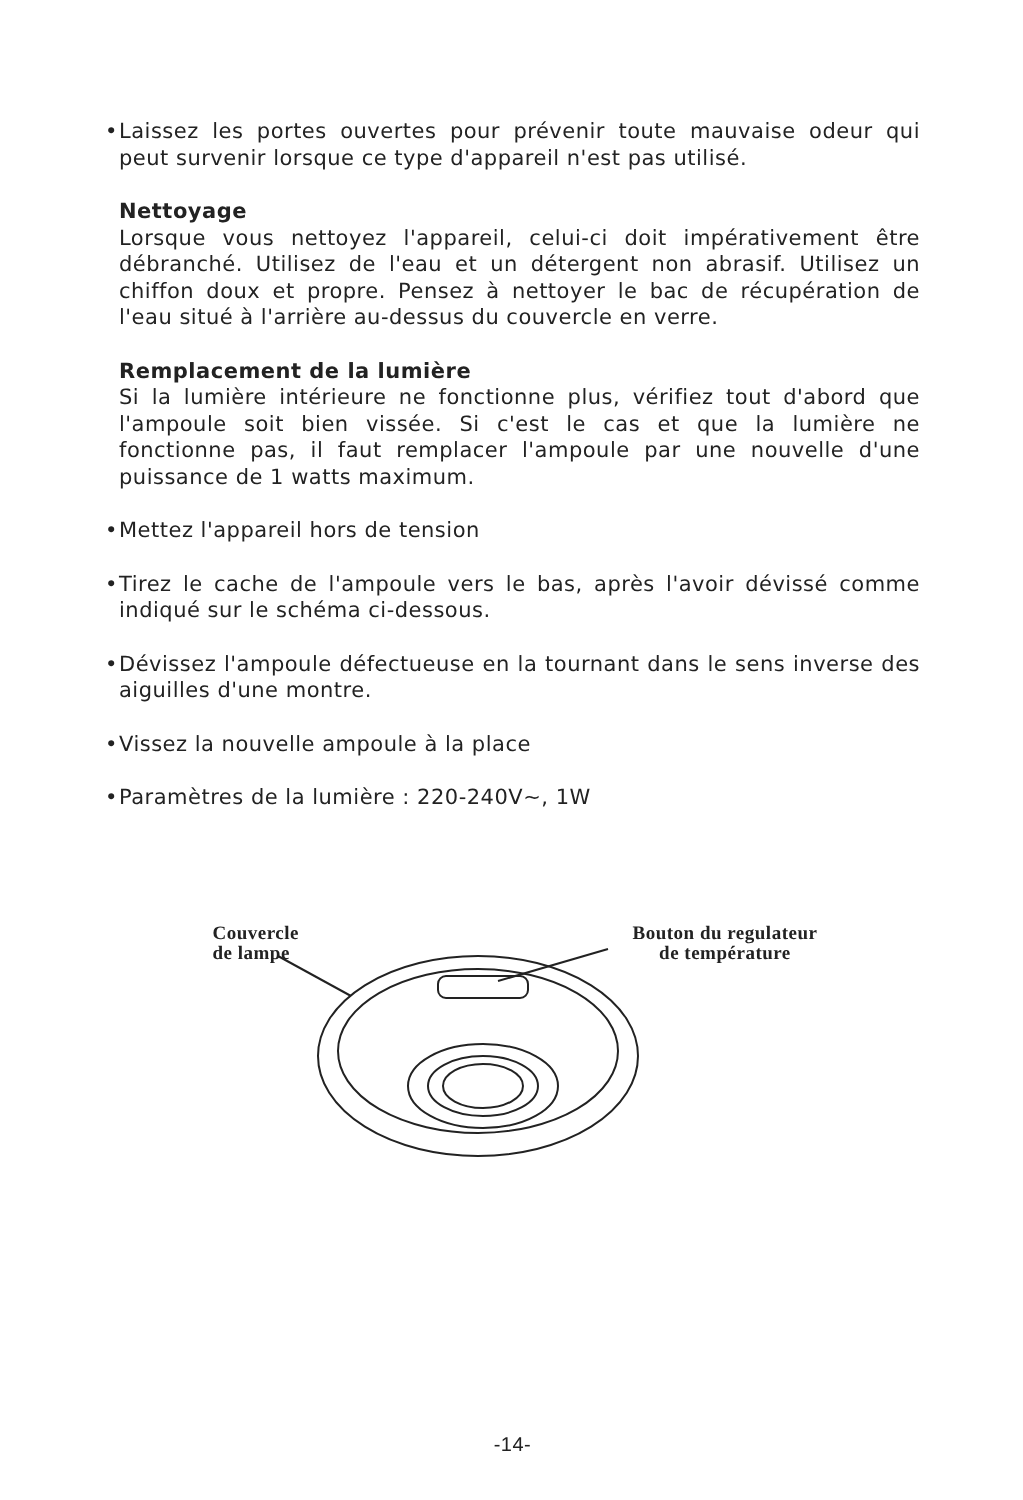• Laissez les portes ouvertes pour prévenir toute mauvaise odeur qui peut survenir lorsque ce type d'appareil n'est pas utilisé.
Nettoyage
Lorsque vous nettoyez l'appareil, celui-ci doit impérativement être débranché. Utilisez de l'eau et un détergent non abrasif. Utilisez un chiffon doux et propre. Pensez à nettoyer le bac de récupération de l'eau situé à l'arrière au-dessus du couvercle en verre.
Remplacement de la lumière
Si la lumière intérieure ne fonctionne plus, vérifiez tout d'abord que l'ampoule soit bien vissée. Si c'est le cas et que la lumière ne fonctionne pas, il faut remplacer l'ampoule par une nouvelle d'une puissance de 1 watts maximum.
• Mettez l'appareil hors de tension
• Tirez le cache de l'ampoule vers le bas, après l'avoir dévissé comme indiqué sur le schéma ci-dessous.
• Dévissez l'ampoule défectueuse en la tournant dans le sens inverse des aiguilles d'une montre.
• Vissez la nouvelle ampoule à la place
• Paramètres de la lumière : 220-240V~, 1W
Couvercle
de lampe
Bouton du regulateur
de température
-14-